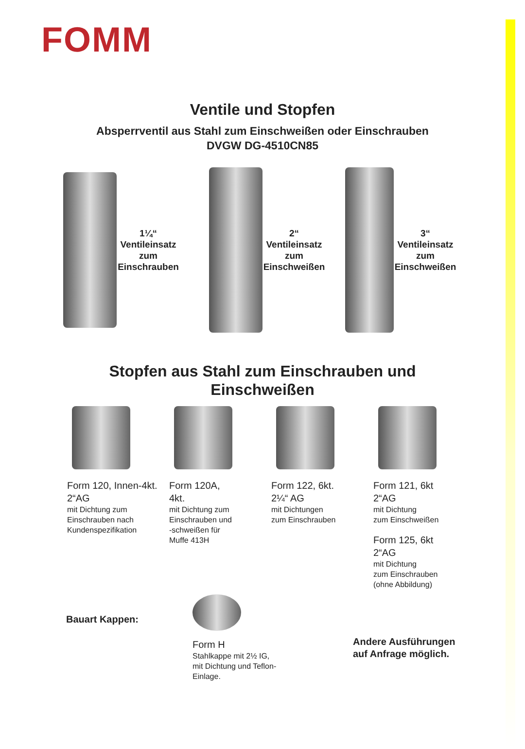FOMM
Ventile und Stopfen
Absperrventil aus Stahl zum Einschweißen oder Einschrauben
DVGW DG-4510CN85
1¼“
Ventileinsatz
zum
Einschrauben
2“
Ventileinsatz
zum
Einschweißen
3“
Ventileinsatz
zum
Einschweißen
Stopfen aus Stahl zum Einschrauben und
Einschweißen
Form 120, Innen-4kt.
2“AG
mit Dichtung zum
Einschrauben nach
Kundenspezifikation
Form 120A,
4kt.
mit Dichtung zum
Einschrauben und
-schweißen für
Muffe 413H
Form 122, 6kt.
2¼“ AG
mit Dichtungen
zum Einschrauben
Form 121, 6kt
2“AG
mit Dichtung
zum Einschweißen
Form 125, 6kt
2“AG
mit Dichtung
zum Einschrauben
(ohne Abbildung)
Bauart Kappen:
Form H
Stahlkappe mit 2½ IG,
mit Dichtung und Teflon-
Einlage.
Andere Ausführungen
auf Anfrage möglich.